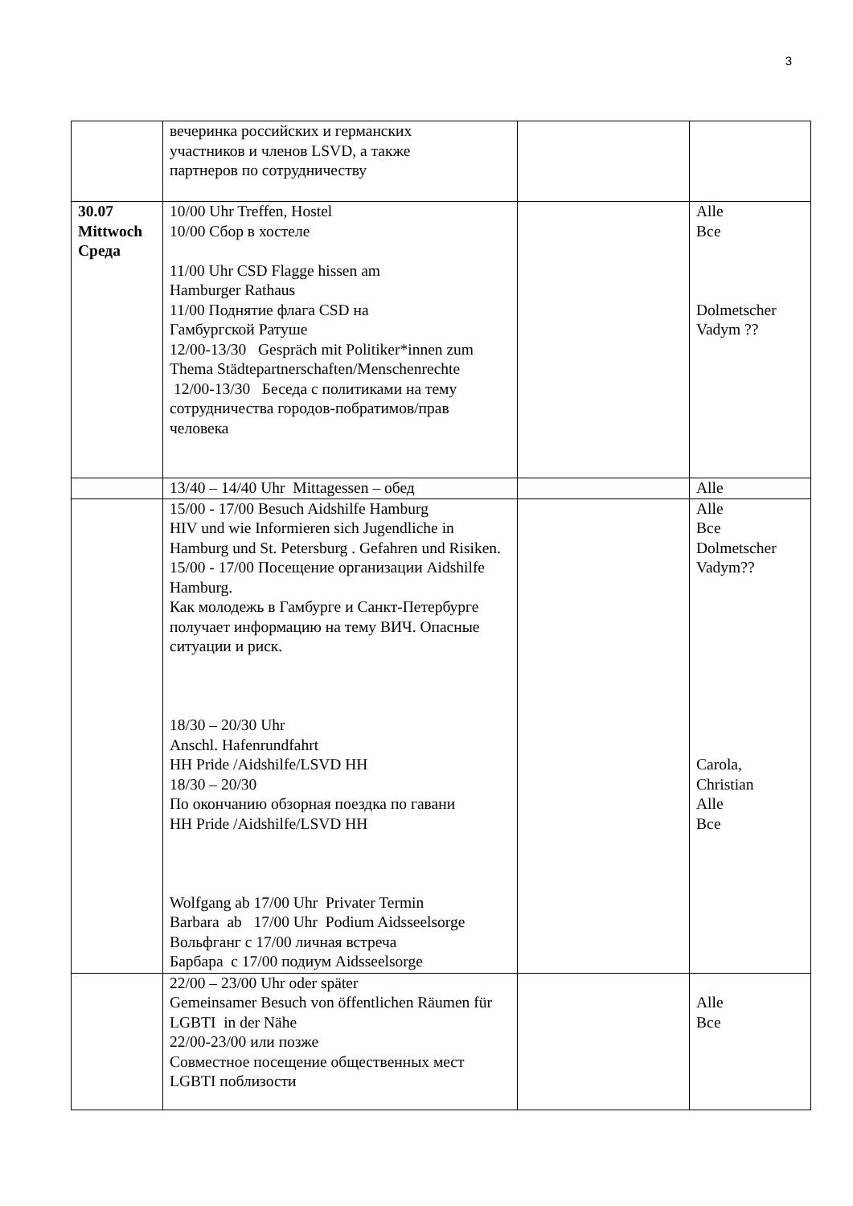3
| | вечеринка российских и германских участников и членов LSVD, а также партнеров по сотрудничеству | | |
| 30.07 Mittwoch Среда | 10/00 Uhr Treffen, Hostel 10/00 Сбор в хостеле 11/00 Uhr CSD Flagge hissen am Hamburger Rathaus 11/00 Поднятие флага CSD на Гамбургской Ратуше 12/00-13/30 Gespräch mit Politiker*innen zum Thema Städtepartnerschaften/Menschenrechte 12/00-13/30 Беседа с политиками на тему сотрудничества городов-побратимов/прав человека | | Alle Все Dolmetscher Vadym ?? |
| | 13/40 – 14/40 Uhr Mittagessen – обед | | Alle |
| | 15/00 - 17/00 Besuch Aidshilfe Hamburg HIV und wie Informieren sich Jugendliche in Hamburg und St. Petersburg . Gefahren und Risiken. 15/00 - 17/00 Посещение организации Aidshilfe Hamburg. Как молодежь в Гамбурге и Санкт-Петербурге получает информацию на тему ВИЧ. Опасные ситуации и риск. 18/30 – 20/30 Uhr Anschl. Hafenrundfahrt HH Pride /Aidshilfe/LSVD HH 18/30 – 20/30 По окончанию обзорная поездка по гавани HH Pride /Aidshilfe/LSVD HH Wolfgang ab 17/00 Uhr Privater Termin Barbara ab 17/00 Uhr Podium Aidsseelsorge Вольфганг с 17/00 личная встреча Барбара с 17/00 подиум Aidsseelsorge | | Alle Все Dolmetscher Vadym?? Carola, Christian Alle Все |
| | 22/00 – 23/00 Uhr oder später Gemeinsamer Besuch von öffentlichen Räumen für LGBTI in der Nähe 22/00-23/00 или позже Совместное посещение общественных мест LGBTI поблизости | | Alle Все |